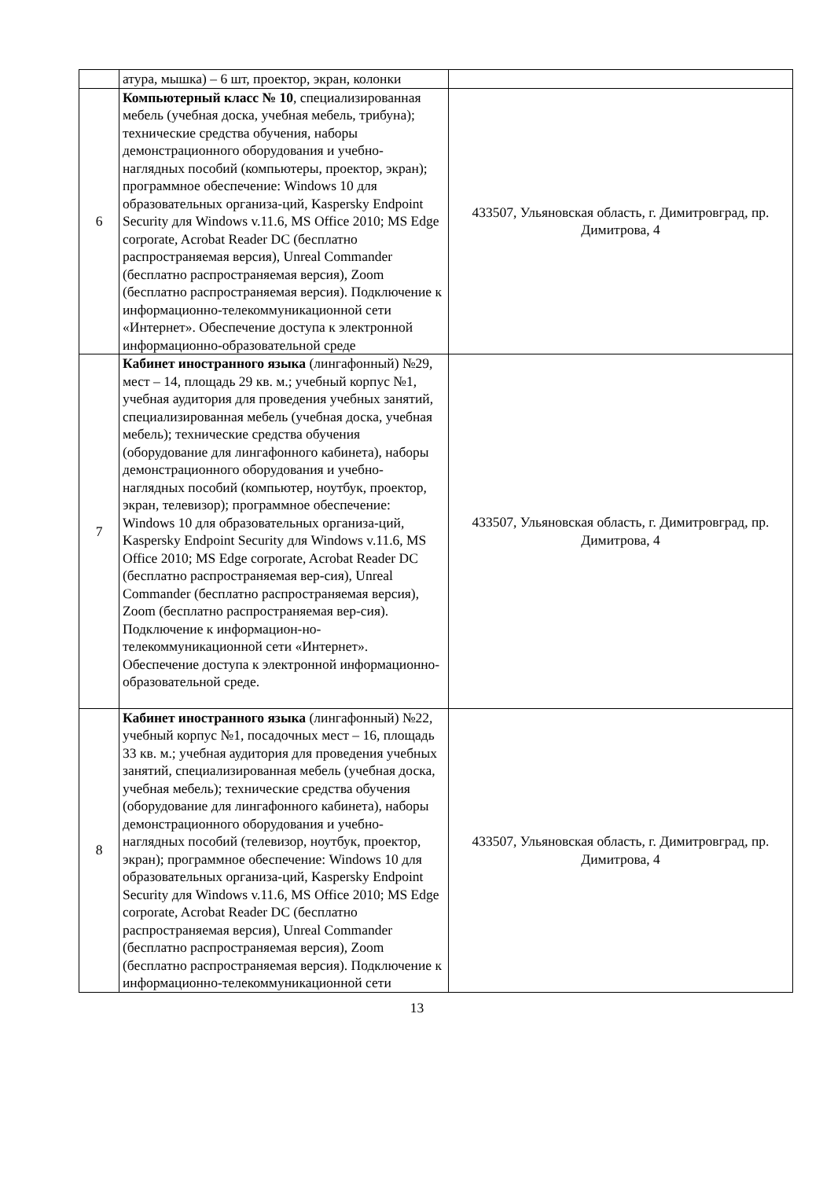| | атура, мышка) – 6 шт, проектор, экран, колонки | |
| 6 | Компьютерный класс № 10 , специализированная мебель (учебная доска, учебная мебель, трибуна); технические средства обучения, наборы демонстрационного оборудования и учебно-наглядных пособий (компьютеры, проектор, экран); программное обеспечение: Windows 10 для образовательных организа-ций, Kaspersky Endpoint Security для Windows v.11.6, MS Office 2010; MS Edge corporate, Acrobat Reader DC (бесплатно распространяемая версия), Unreal Commander (бесплатно распространяемая версия), Zoom (бесплатно распространяемая версия). Подключение к информационно-телекоммуникационной сети «Интернет». Обеспечение доступа к электронной информационно-образовательной среде | 433507, Ульяновская область, г. Димитровград, пр. Димитрова, 4 |
| 7 | Кабинет иностранного языка (лингафонный) №29, мест – 14, площадь 29 кв. м.; учебный корпус №1, учебная аудитория для проведения учебных занятий, специализированная мебель (учебная доска, учебная мебель); технические средства обучения (оборудование для лингафонного кабинета), наборы демонстрационного оборудования и учебно-наглядных пособий (компьютер, ноутбук, проектор, экран, телевизор); программное обеспечение: Windows 10 для образовательных организа-ций, Kaspersky Endpoint Security для Windows v.11.6, MS Office 2010; MS Edge corporate, Acrobat Reader DC (бесплатно распространяемая вер-сия), Unreal Commander (бесплатно распространяемая версия), Zoom (бесплатно распространяемая вер-сия). Подключение к информацион-но-телекоммуникационной сети «Интернет». Обеспечение доступа к электронной информационно-образовательной среде. | 433507, Ульяновская область, г. Димитровград, пр. Димитрова, 4 |
| 8 | Кабинет иностранного языка (лингафонный) №22, учебный корпус №1, посадочных мест – 16, площадь 33 кв. м.; учебная аудитория для проведения учебных занятий, специализированная мебель (учебная доска, учебная мебель); технические средства обучения (оборудование для лингафонного кабинета), наборы демонстрационного оборудования и учебно-наглядных пособий (телевизор, ноутбук, проектор, экран); программное обеспечение: Windows 10 для образовательных организа-ций, Kaspersky Endpoint Security для Windows v.11.6, MS Office 2010; MS Edge corporate, Acrobat Reader DC (бесплатно распространяемая версия), Unreal Commander (бесплатно распространяемая версия), Zoom (бесплатно распространяемая версия). Подключение к информационно-телекоммуникационной сети | 433507, Ульяновская область, г. Димитровград, пр. Димитрова, 4 |
13